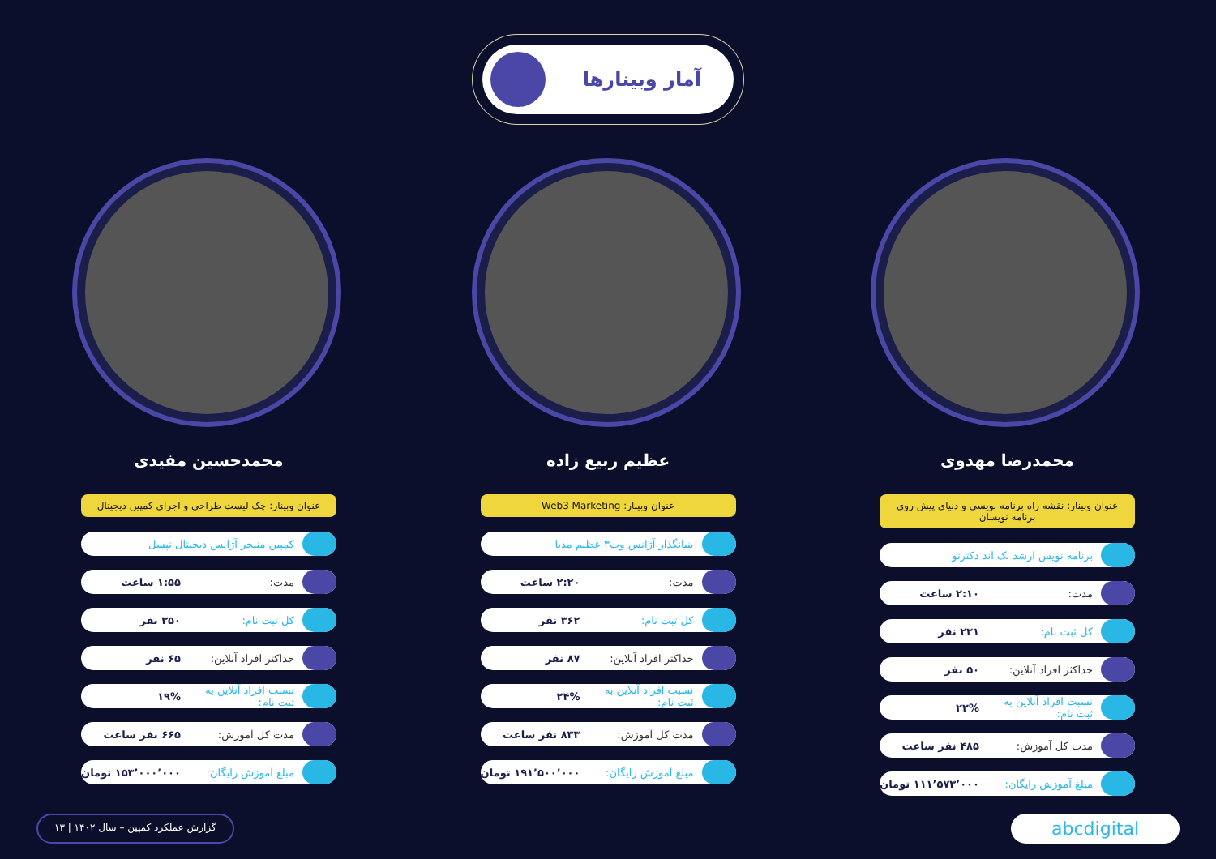آمار وبینارها
محمدرضا مهدوی
عنوان وبینار: نقشه راه برنامه نویسی و دنیای پیش روی برنامه نویسان
برنامه نویس ارشد بک اند دکترتو
مدت: ۲:۱۰ ساعت
کل ثبت نام: ۲۳۱ نفر
حداکثر افراد آنلاین: ۵۰ نفر
نسبت افراد آنلاین به ثبت نام: ۲۲%
مدت کل آموزش: ۴۸۵ نفر ساعت
مبلغ آموزش رایگان: ۱۱۱٬۵۷۳٬۰۰۰ تومان
عظیم ربیع زاده
عنوان وبینار: Web3 Marketing
بنیانگذار آژانس وب۳ عظیم مدیا
مدت: ۲:۲۰ ساعت
کل ثبت نام: ۳۶۲ نفر
حداکثر افراد آنلاین: ۸۷ نفر
نسبت افراد آنلاین به ثبت نام: ۲۴%
مدت کل آموزش: ۸۳۳ نفر ساعت
مبلغ آموزش رایگان: ۱۹۱٬۵۰۰٬۰۰۰ تومان
محمدحسین مفیدی
عنوان وبینار: چک لیست طراحی و اجرای کمپین دیجیتال
کمپین منیجر آژانس دیجیتال تپسل
مدت: ۱:۵۵ ساعت
کل ثبت نام: ۳۵۰ نفر
حداکثر افراد آنلاین: ۶۵ نفر
نسبت افراد آنلاین به ثبت نام: ۱۹%
مدت کل آموزش: ۶۶۵ نفر ساعت
مبلغ آموزش رایگان: ۱۵۳٬۰۰۰٬۰۰۰ تومان
۱۳ | گزارش عملکرد کمپین – سال ۱۴۰۲
abcdigital